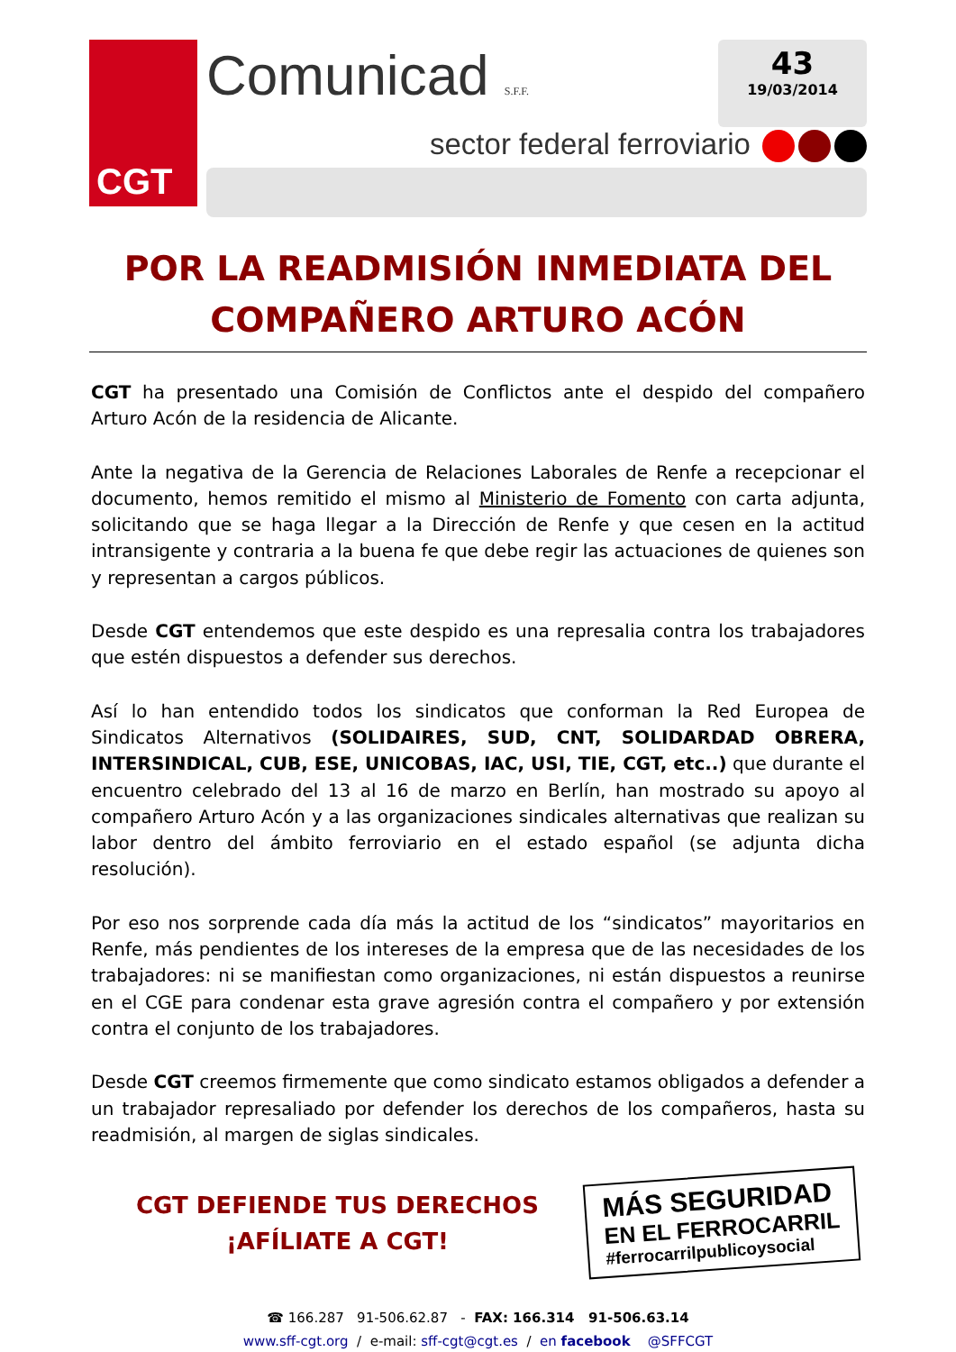CGT
Comunicad S.F.F.
43
19/03/2014
sector federal ferroviario
POR LA READMISIÓN INMEDIATA DEL COMPAÑERO ARTURO ACÓN
CGT ha presentado una Comisión de Conflictos ante el despido del compañero Arturo Acón de la residencia de Alicante.
Ante la negativa de la Gerencia de Relaciones Laborales de Renfe a recepcionar el documento, hemos remitido el mismo al Ministerio de Fomento con carta adjunta, solicitando que se haga llegar a la Dirección de Renfe y que cesen en la actitud intransigente y contraria a la buena fe que debe regir las actuaciones de quienes son y representan a cargos públicos.
Desde CGT entendemos que este despido es una represalia contra los trabajadores que estén dispuestos a defender sus derechos.
Así lo han entendido todos los sindicatos que conforman la Red Europea de Sindicatos Alternativos (SOLIDAIRES, SUD, CNT, SOLIDARDAD OBRERA, INTERSINDICAL, CUB, ESE, UNICOBAS, IAC, USI, TIE, CGT, etc..) que durante el encuentro celebrado del 13 al 16 de marzo en Berlín, han mostrado su apoyo al compañero Arturo Acón y a las organizaciones sindicales alternativas que realizan su labor dentro del ámbito ferroviario en el estado español (se adjunta dicha resolución).
Por eso nos sorprende cada día más la actitud de los “sindicatos” mayoritarios en Renfe, más pendientes de los intereses de la empresa que de las necesidades de los trabajadores: ni se manifiestan como organizaciones, ni están dispuestos a reunirse en el CGE para condenar esta grave agresión contra el compañero y por extensión contra el conjunto de los trabajadores.
Desde CGT creemos firmemente que como sindicato estamos obligados a defender a un trabajador represaliado por defender los derechos de los compañeros, hasta su readmisión, al margen de siglas sindicales.
CGT DEFIENDE TUS DERECHOS
¡AFÍLIATE A CGT!
MÁS SEGURIDAD
EN EL FERROCARRIL
#ferrocarrilpublicoysocial
☎ 166.287 91-506.62.87 - FAX: 166.314 91-506.63.14
www.sff-cgt.org / e-mail: sff-cgt@cgt.es / en facebook @SFFCGT